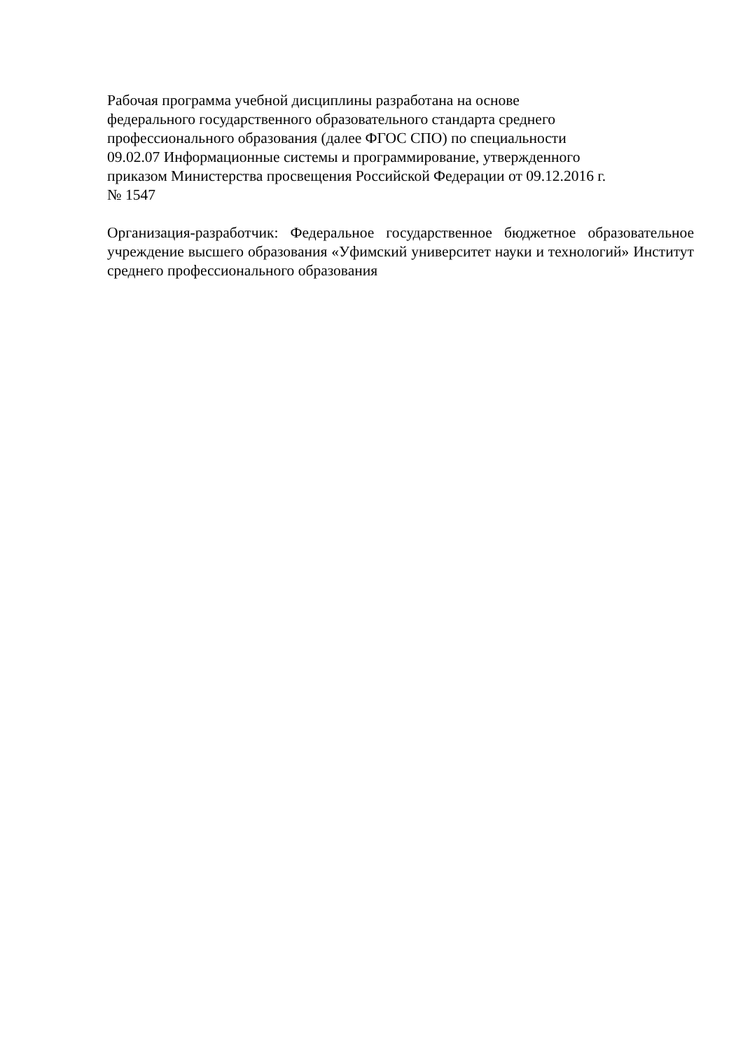Рабочая программа учебной дисциплины разработана на основе
федерального государственного образовательного стандарта среднего
профессионального образования (далее ФГОС СПО) по специальности
09.02.07 Информационные системы и программирование, утвержденного
приказом Министерства просвещения Российской Федерации от 09.12.2016 г.
№ 1547
Организация-разработчик: Федеральное государственное бюджетное образовательное учреждение высшего образования «Уфимский университет науки и технологий» Институт среднего профессионального образования